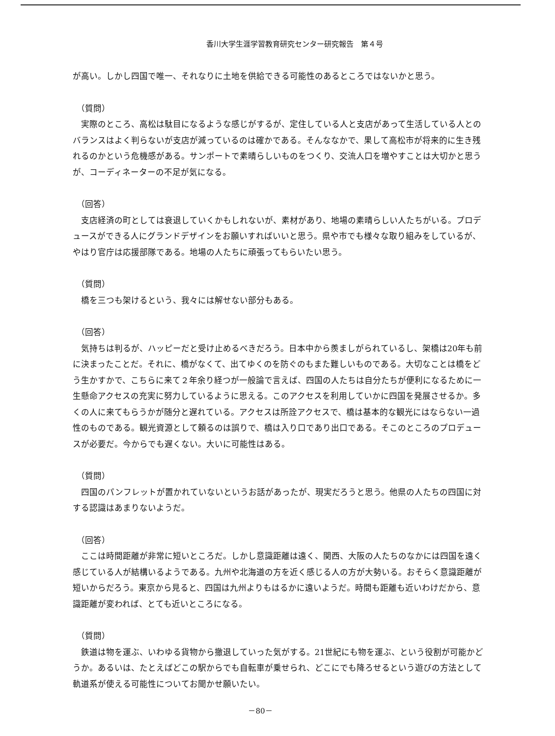香川大学生涯学習教育研究センター研究報告　第４号
が高い。しかし四国で唯一、それなりに土地を供給できる可能性のあるところではないかと思う。
（質問）
実際のところ、高松は駄目になるような感じがするが、定住している人と支店があって生活している人とのバランスはよく判らないが支店が減っているのは確かである。そんななかで、果して高松市が将来的に生き残れるのかという危機感がある。サンポートで素晴らしいものをつくり、交流人口を増やすことは大切かと思うが、コーディネーターの不足が気になる。
（回答）
支店経済の町としては衰退していくかもしれないが、素材があり、地場の素晴らしい人たちがいる。プロデュースができる人にグランドデザインをお願いすればいいと思う。県や市でも様々な取り組みをしているが、やはり官庁は応援部隊である。地場の人たちに頑張ってもらいたい思う。
（質問）
橋を三つも架けるという、我々には解せない部分もある。
（回答）
気持ちは判るが、ハッピーだと受け止めるべきだろう。日本中から羨ましがられているし、架橋は20年も前に決まったことだ。それに、橋がなくて、出てゆくのを防ぐのもまた難しいものである。大切なことは橋をどう生かすかで、こちらに来て２年余り経つが一般論で言えば、四国の人たちは自分たちが便利になるために一生懸命アクセスの充実に努力しているように思える。このアクセスを利用していかに四国を発展させるか。多くの人に来てもらうかが随分と遅れている。アクセスは所詮アクセスで、橋は基本的な観光にはならない一過性のものである。観光資源として頼るのは誤りで、橋は入り口であり出口である。そこのところのプロデュースが必要だ。今からでも遅くない。大いに可能性はある。
（質問）
四国のパンフレットが置かれていないというお話があったが、現実だろうと思う。他県の人たちの四国に対する認識はあまりないようだ。
（回答）
ここは時間距離が非常に短いところだ。しかし意識距離は遠く、関西、大阪の人たちのなかには四国を遠く感じている人が結構いるようである。九州や北海道の方を近く感じる人の方が大勢いる。おそらく意識距離が短いからだろう。東京から見ると、四国は九州よりもはるかに遠いようだ。時間も距離も近いわけだから、意識距離が変われば、とても近いところになる。
（質問）
鉄道は物を運ぶ、いわゆる貨物から撤退していった気がする。21世紀にも物を運ぶ、という役割が可能かどうか。あるいは、たとえばどこの駅からでも自転車が乗せられ、どこにでも降ろせるという遊びの方法として軌道系が使える可能性についてお聞かせ願いたい。
－80－